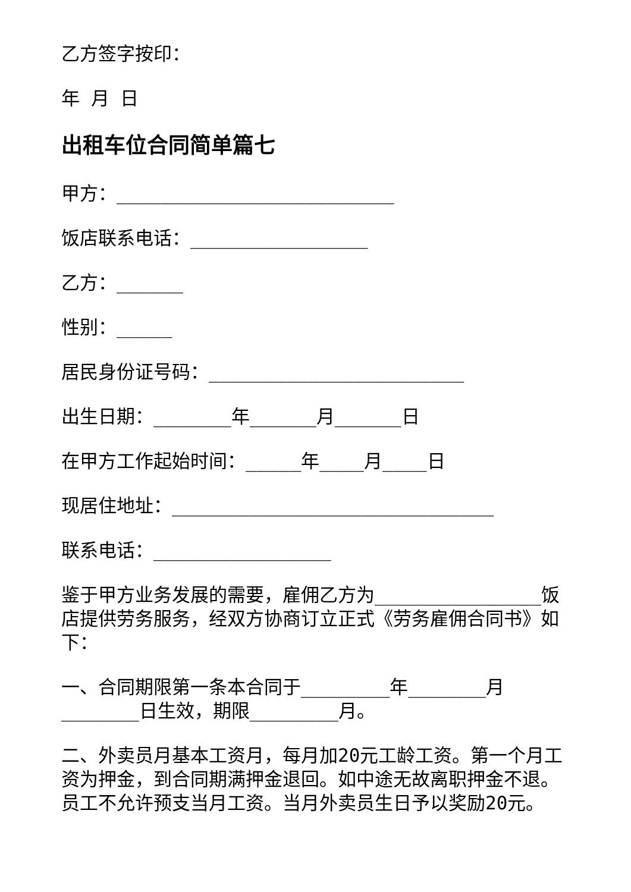乙方签字按印：
年 月 日
出租车位合同简单篇七
甲方：_________________________
饭店联系电话：________________
乙方：______
性别：_____
居民身份证号码：_______________________
出生日期：_______年______月______日
在甲方工作起始时间：_____年____月____日
现居住地址：_____________________________
联系电话：________________
鉴于甲方业务发展的需要，雇佣乙方为_______________饭店提供劳务服务，经双方协商订立正式《劳务雇佣合同书》如下：
一、合同期限第一条本合同于________年_______月_______日生效，期限________月。
二、外卖员月基本工资月，每月加20元工龄工资。第一个月工资为押金，到合同期满押金退回。如中途无故离职押金不退。员工不允许预支当月工资。当月外卖员生日予以奖励20元。